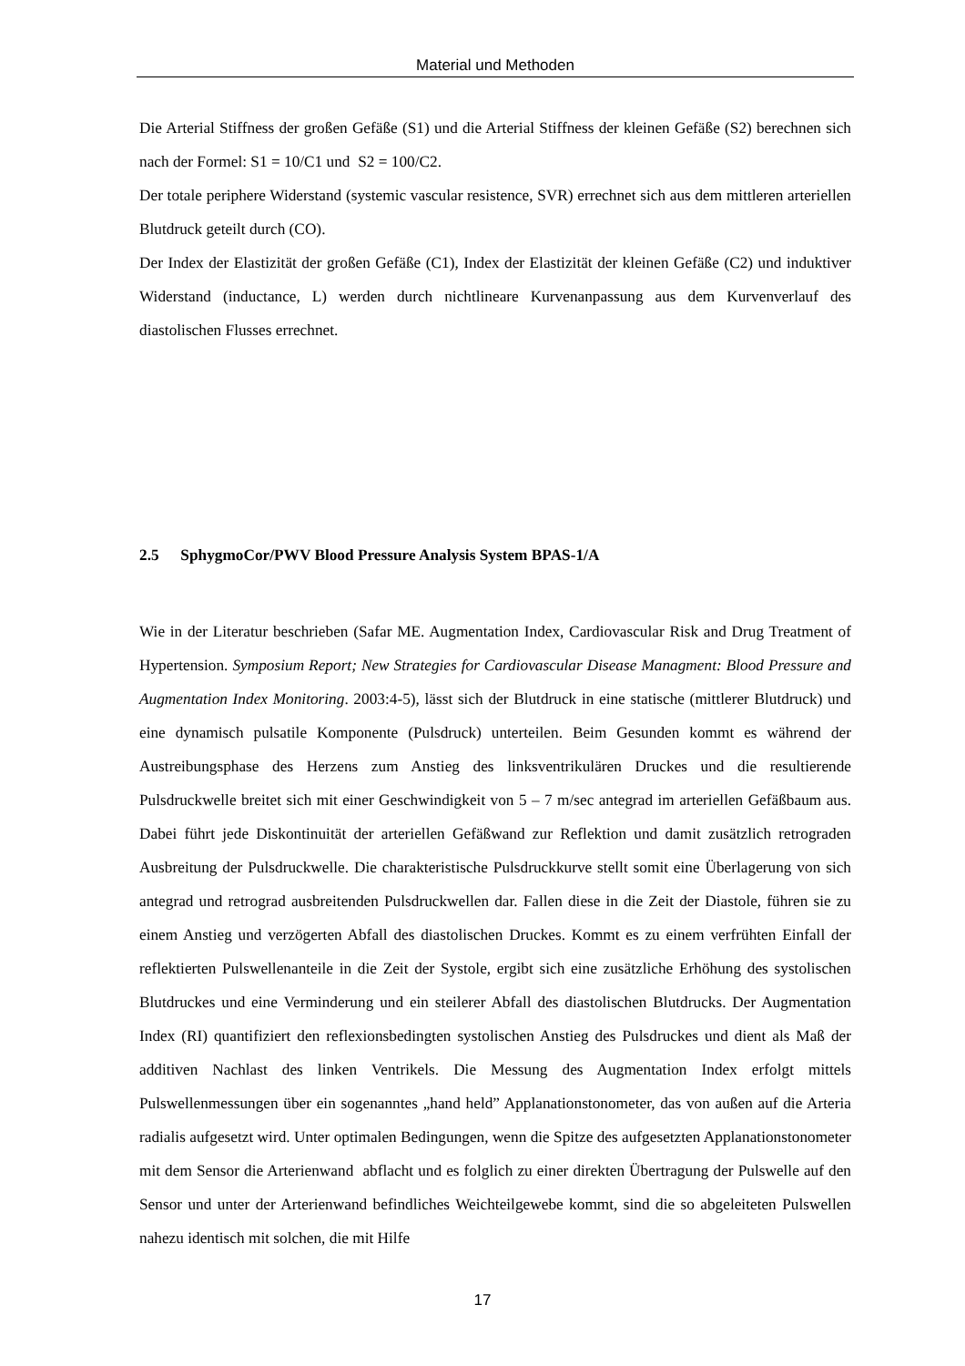Material und Methoden
Die Arterial Stiffness der großen Gefäße (S1) und die Arterial Stiffness der kleinen Gefäße (S2) berechnen sich nach der Formel: S1 = 10/C1 und S2 = 100/C2.
Der totale periphere Widerstand (systemic vascular resistence, SVR) errechnet sich aus dem mittleren arteriellen Blutdruck geteilt durch (CO).
Der Index der Elastizität der großen Gefäße (C1), Index der Elastizität der kleinen Gefäße (C2) und induktiver Widerstand (inductance, L) werden durch nichtlineare Kurvenanpassung aus dem Kurvenverlauf des diastolischen Flusses errechnet.
2.5 SphygmoCor/PWV Blood Pressure Analysis System BPAS-1/A
Wie in der Literatur beschrieben (Safar ME. Augmentation Index, Cardiovascular Risk and Drug Treatment of Hypertension. Symposium Report; New Strategies for Cardiovascular Disease Managment: Blood Pressure and Augmentation Index Monitoring. 2003:4-5), lässt sich der Blutdruck in eine statische (mittlerer Blutdruck) und eine dynamisch pulsatile Komponente (Pulsdruck) unterteilen. Beim Gesunden kommt es während der Austreibungsphase des Herzens zum Anstieg des linksventrikulären Druckes und die resultierende Pulsdruckwelle breitet sich mit einer Geschwindigkeit von 5 – 7 m/sec antegrad im arteriellen Gefäßbaum aus. Dabei führt jede Diskontinuität der arteriellen Gefäßwand zur Reflektion und damit zusätzlich retrograden Ausbreitung der Pulsdruckwelle. Die charakteristische Pulsdruckkurve stellt somit eine Überlagerung von sich antegrad und retrograd ausbreitenden Pulsdruckwellen dar. Fallen diese in die Zeit der Diastole, führen sie zu einem Anstieg und verzögerten Abfall des diastolischen Druckes. Kommt es zu einem verfrühten Einfall der reflektierten Pulswellenanteile in die Zeit der Systole, ergibt sich eine zusätzliche Erhöhung des systolischen Blutdruckes und eine Verminderung und ein steilerer Abfall des diastolischen Blutdrucks. Der Augmentation Index (RI) quantifiziert den reflexionsbedingten systolischen Anstieg des Pulsdruckes und dient als Maß der additiven Nachlast des linken Ventrikels. Die Messung des Augmentation Index erfolgt mittels Pulswellenmessungen über ein sogenanntes „hand held” Applanationstonometer, das von außen auf die Arteria radialis aufgesetzt wird. Unter optimalen Bedingungen, wenn die Spitze des aufgesetzten Applanationstonometer mit dem Sensor die Arterienwand abflacht und es folglich zu einer direkten Übertragung der Pulswelle auf den Sensor und unter der Arterienwand befindliches Weichteilgewebe kommt, sind die so abgeleiteten Pulswellen nahezu identisch mit solchen, die mit Hilfe
17